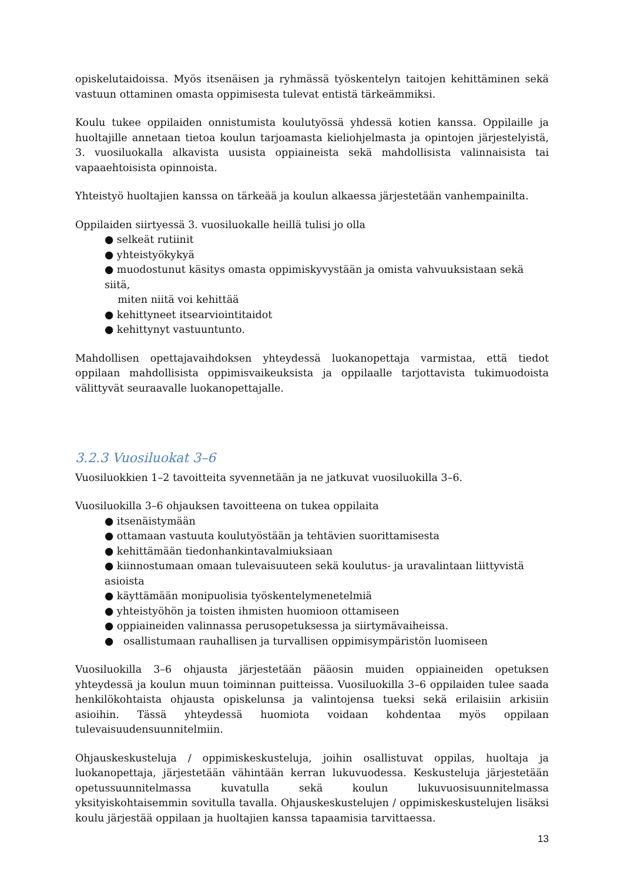opiskelutaidoissa. Myös itsenäisen ja ryhmässä työskentelyn taitojen kehittäminen sekä vastuun ottaminen omasta oppimisesta tulevat entistä tärkeämmiksi.
Koulu tukee oppilaiden onnistumista koulutyössä yhdessä kotien kanssa. Oppilaille ja huoltajille annetaan tietoa koulun tarjoamasta kieliohjelmasta ja opintojen järjestelyistä, 3. vuosiluokalla alkavista uusista oppiaineista sekä mahdollisista valinnaisista tai vapaaehtoisista opinnoista.
Yhteistyö huoltajien kanssa on tärkeää ja koulun alkaessa järjestetään vanhempainilta.
Oppilaiden siirtyessä 3. vuosiluokalle heillä tulisi jo olla
● selkeät rutiinit
● yhteistyökykyä
● muodostunut käsitys omasta oppimiskyvystään ja omista vahvuuksistaan sekä siitä,
miten niitä voi kehittää
● kehittyneet itsearviointitaidot
● kehittynyt vastuuntunto.
Mahdollisen opettajavaihdoksen yhteydessä luokanopettaja varmistaa, että tiedot oppilaan mahdollisista oppimisvaikeuksista ja oppilaalle tarjottavista tukimuodoista välittyvät seuraavalle luokanopettajalle.
3.2.3 Vuosiluokat 3–6
Vuosiluokkien 1–2 tavoitteita syvennetään ja ne jatkuvat vuosiluokilla 3–6.
Vuosiluokilla 3–6 ohjauksen tavoitteena on tukea oppilaita
● itsenäistymään
● ottamaan vastuuta koulutyöstään ja tehtävien suorittamisesta
● kehittämään tiedonhankintavalmiuksiaan
● kiinnostumaan omaan tulevaisuuteen sekä koulutus- ja uravalintaan liittyvistä asioista
● käyttämään monipuolisia työskentelymenetelmiä
● yhteistyöhön ja toisten ihmisten huomioon ottamiseen
● oppiaineiden valinnassa perusopetuksessa ja siirtymävaiheissa.
● osallistumaan rauhallisen ja turvallisen oppimisympäristön luomiseen
Vuosiluokilla 3–6 ohjausta järjestetään pääosin muiden oppiaineiden opetuksen yhteydessä ja koulun muun toiminnan puitteissa. Vuosiluokilla 3–6 oppilaiden tulee saada henkilökohtaista ohjausta opiskelunsa ja valintojensa tueksi sekä erilaisiin arkisiin asioihin. Tässä yhteydessä huomiota voidaan kohdentaa myös oppilaan tulevaisuudensuunnitelmiin.
Ohjauskeskusteluja / oppimiskeskusteluja, joihin osallistuvat oppilas, huoltaja ja luokanopettaja, järjestetään vähintään kerran lukuvuodessa. Keskusteluja järjestetään opetussuunnitelmassa kuvatulla sekä koulun lukuvuosisuunnitelmassa yksityiskohtaisemmin sovitulla tavalla. Ohjauskeskustelujen / oppimiskeskustelujen lisäksi koulu järjestää oppilaan ja huoltajien kanssa tapaamisia tarvittaessa.
13